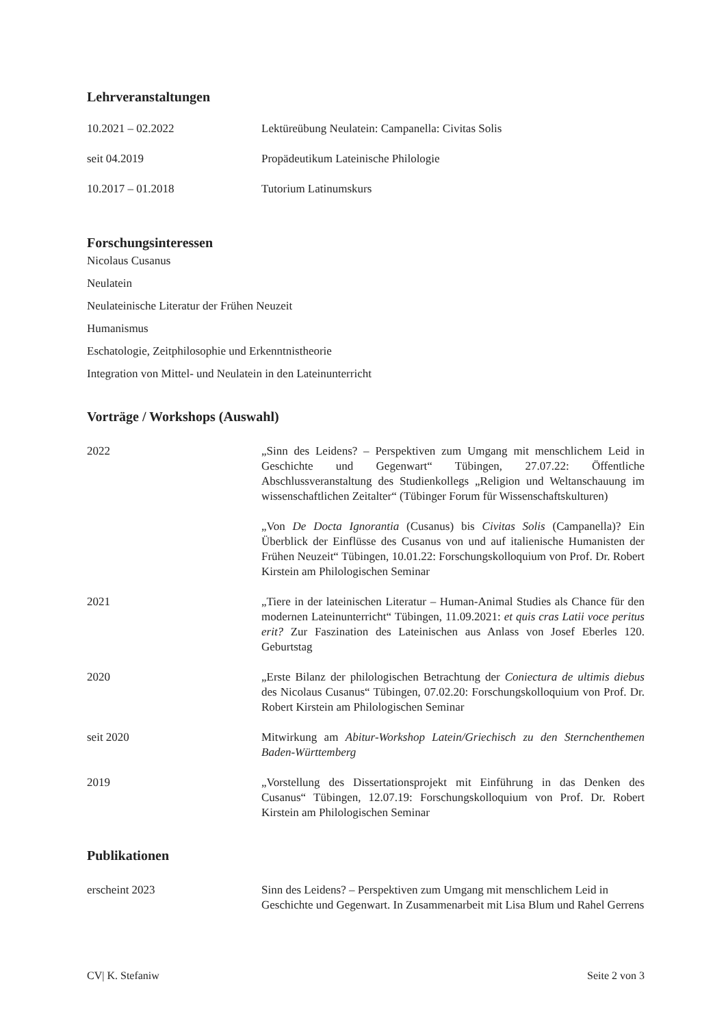Lehrveranstaltungen
10.2021 – 02.2022 Lektüreübung Neulatein: Campanella: Civitas Solis
seit 04.2019 Propädeutikum Lateinische Philologie
10.2017 – 01.2018 Tutorium Latinumskurs
Forschungsinteressen
Nicolaus Cusanus
Neulatein
Neulateinische Literatur der Frühen Neuzeit
Humanismus
Eschatologie, Zeitphilosophie und Erkenntnistheorie
Integration von Mittel- und Neulatein in den Lateinunterricht
Vorträge / Workshops (Auswahl)
2022 „Sinn des Leidens? – Perspektiven zum Umgang mit menschlichem Leid in Geschichte und Gegenwart“ Tübingen, 27.07.22: Öffentliche Abschlussveranstaltung des Studienkollegs „Religion und Weltanschauung im wissenschaftlichen Zeitalter“ (Tübinger Forum für Wissenschaftskulturen)
„Von De Docta Ignorantia (Cusanus) bis Civitas Solis (Campanella)? Ein Überblick der Einflüsse des Cusanus von und auf italienische Humanisten der Frühen Neuzeit“ Tübingen, 10.01.22: Forschungskolloquium von Prof. Dr. Robert Kirstein am Philologischen Seminar
2021 „Tiere in der lateinischen Literatur – Human-Animal Studies als Chance für den modernen Lateinunterricht“ Tübingen, 11.09.2021: et quis cras Latii voce peritus erit? Zur Faszination des Lateinischen aus Anlass von Josef Eberles 120. Geburtstag
2020 „Erste Bilanz der philologischen Betrachtung der Coniectura de ultimis diebus des Nicolaus Cusanus“ Tübingen, 07.02.20: Forschungskolloquium von Prof. Dr. Robert Kirstein am Philologischen Seminar
seit 2020 Mitwirkung am Abitur-Workshop Latein/Griechisch zu den Sternchenthemen Baden-Württemberg
2019 „Vorstellung des Dissertationsprojekt mit Einführung in das Denken des Cusanus“ Tübingen, 12.07.19: Forschungskolloquium von Prof. Dr. Robert Kirstein am Philologischen Seminar
Publikationen
erscheint 2023 Sinn des Leidens? – Perspektiven zum Umgang mit menschlichem Leid in Geschichte und Gegenwart. In Zusammenarbeit mit Lisa Blum und Rahel Gerrens
CV| K. Stefaniw Seite 2 von 3